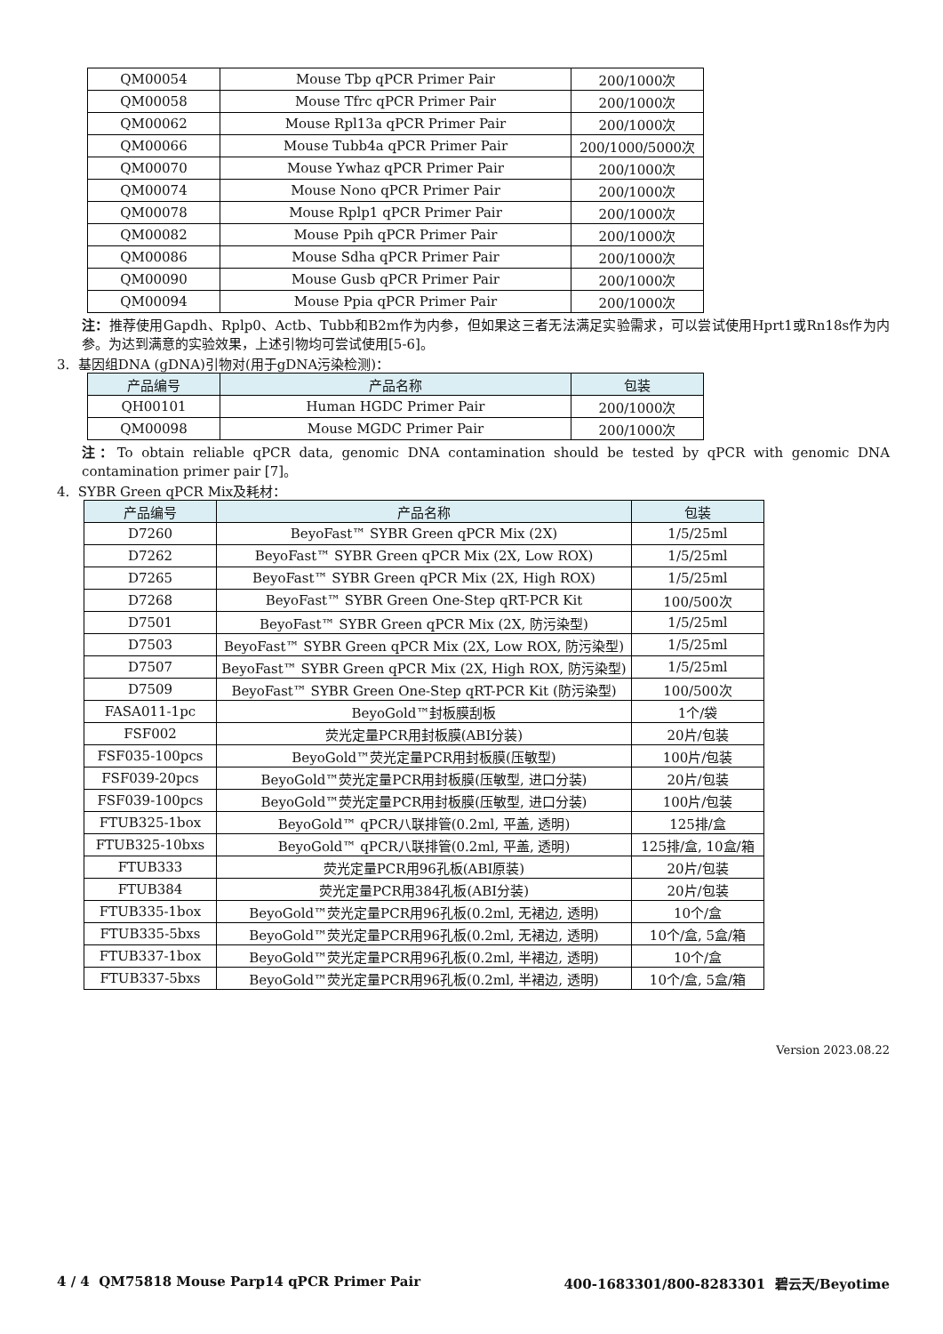| QM00054 | Mouse Tbp qPCR Primer Pair | 200/1000次 |
| QM00058 | Mouse Tfrc qPCR Primer Pair | 200/1000次 |
| QM00062 | Mouse Rpl13a qPCR Primer Pair | 200/1000次 |
| QM00066 | Mouse Tubb4a qPCR Primer Pair | 200/1000/5000次 |
| QM00070 | Mouse Ywhaz qPCR Primer Pair | 200/1000次 |
| QM00074 | Mouse Nono qPCR Primer Pair | 200/1000次 |
| QM00078 | Mouse Rplp1 qPCR Primer Pair | 200/1000次 |
| QM00082 | Mouse Ppih qPCR Primer Pair | 200/1000次 |
| QM00086 | Mouse Sdha qPCR Primer Pair | 200/1000次 |
| QM00090 | Mouse Gusb qPCR Primer Pair | 200/1000次 |
| QM00094 | Mouse Ppia qPCR Primer Pair | 200/1000次 |
注：推荐使用Gapdh、Rplp0、Actb、Tubb和B2m作为内参，但如果这三者无法满足实验需求，可以尝试使用Hprt1或Rn18s作为内参。为达到满意的实验效果，上述引物均可尝试使用[5-6]。
3. 基因组DNA (gDNA)引物对(用于gDNA污染检测)：
| 产品编号 | 产品名称 | 包装 |
| --- | --- | --- |
| QH00101 | Human HGDC Primer Pair | 200/1000次 |
| QM00098 | Mouse MGDC Primer Pair | 200/1000次 |
注：To obtain reliable qPCR data, genomic DNA contamination should be tested by qPCR with genomic DNA contamination primer pair [7]。
4. SYBR Green qPCR Mix及耗材：
| 产品编号 | 产品名称 | 包装 |
| --- | --- | --- |
| D7260 | BeyoFast™ SYBR Green qPCR Mix (2X) | 1/5/25ml |
| D7262 | BeyoFast™ SYBR Green qPCR Mix (2X, Low ROX) | 1/5/25ml |
| D7265 | BeyoFast™ SYBR Green qPCR Mix (2X, High ROX) | 1/5/25ml |
| D7268 | BeyoFast™ SYBR Green One-Step qRT-PCR Kit | 100/500次 |
| D7501 | BeyoFast™ SYBR Green qPCR Mix (2X, 防污染型) | 1/5/25ml |
| D7503 | BeyoFast™ SYBR Green qPCR Mix (2X, Low ROX, 防污染型) | 1/5/25ml |
| D7507 | BeyoFast™ SYBR Green qPCR Mix (2X, High ROX, 防污染型) | 1/5/25ml |
| D7509 | BeyoFast™ SYBR Green One-Step qRT-PCR Kit (防污染型) | 100/500次 |
| FASA011-1pc | BeyoGold™封板膜刮板 | 1个/袋 |
| FSF002 | 荧光定量PCR用封板膜(ABI分装) | 20片/包装 |
| FSF035-100pcs | BeyoGold™荧光定量PCR用封板膜(压敏型) | 100片/包装 |
| FSF039-20pcs | BeyoGold™荧光定量PCR用封板膜(压敏型, 进口分装) | 20片/包装 |
| FSF039-100pcs | BeyoGold™荧光定量PCR用封板膜(压敏型, 进口分装) | 100片/包装 |
| FTUB325-1box | BeyoGold™ qPCR八联排管(0.2ml, 平盖, 透明) | 125排/盒 |
| FTUB325-10bxs | BeyoGold™ qPCR八联排管(0.2ml, 平盖, 透明) | 125排/盒, 10盒/箱 |
| FTUB333 | 荧光定量PCR用96孔板(ABI原装) | 20片/包装 |
| FTUB384 | 荧光定量PCR用384孔板(ABI分装) | 20片/包装 |
| FTUB335-1box | BeyoGold™荧光定量PCR用96孔板(0.2ml, 无裙边, 透明) | 10个/盒 |
| FTUB335-5bxs | BeyoGold™荧光定量PCR用96孔板(0.2ml, 无裙边, 透明) | 10个/盒, 5盒/箱 |
| FTUB337-1box | BeyoGold™荧光定量PCR用96孔板(0.2ml, 半裙边, 透明) | 10个/盒 |
| FTUB337-5bxs | BeyoGold™荧光定量PCR用96孔板(0.2ml, 半裙边, 透明) | 10个/盒, 5盒/箱 |
Version 2023.08.22
4 / 4 QM75818 Mouse Parp14 qPCR Primer Pair 400-1683301/800-8283301 碧云天/Beyotime